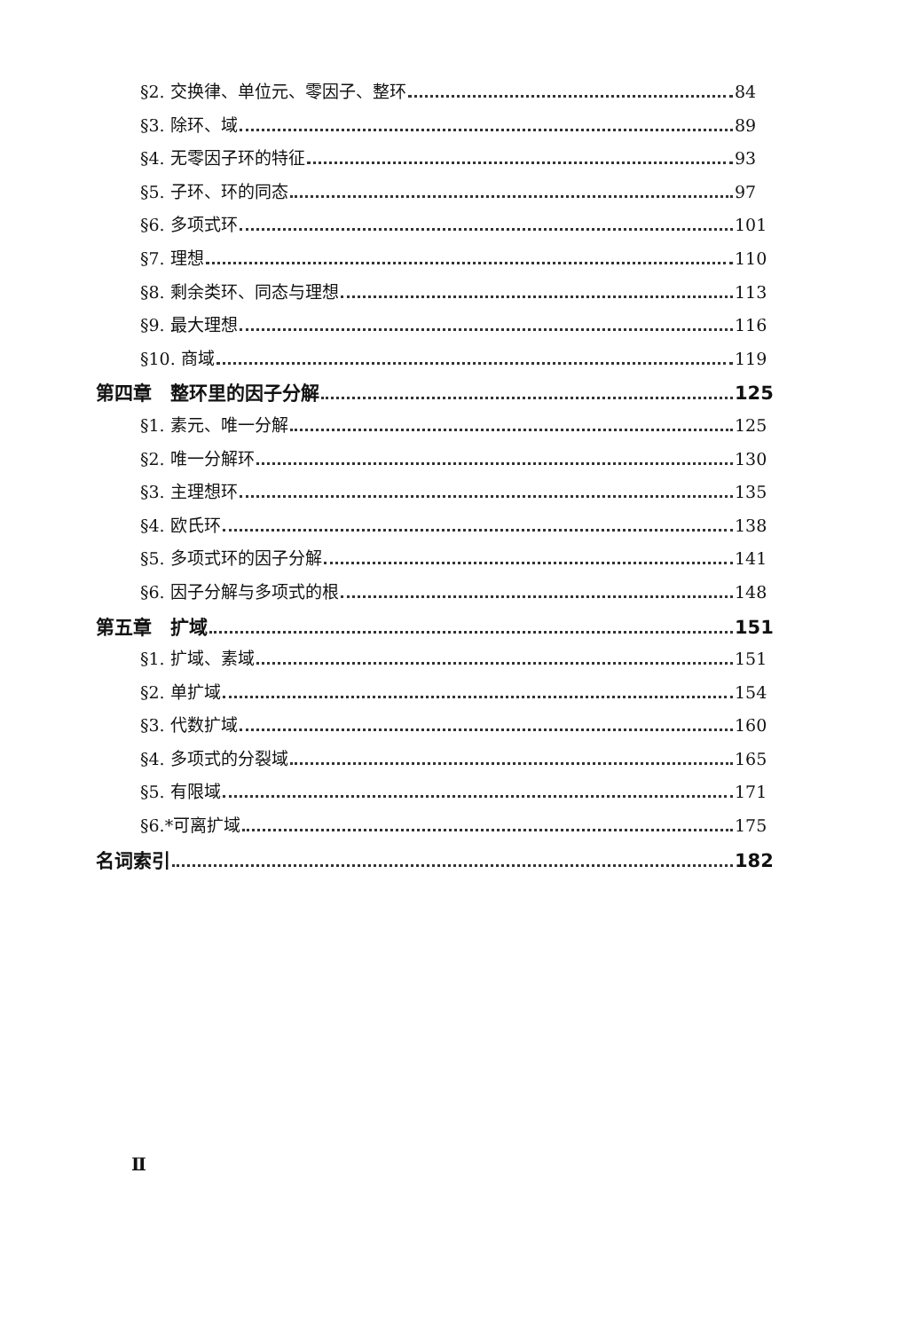§2. 交换律、单位元、零因子、整环 84
§3. 除环、域 89
§4. 无零因子环的特征 93
§5. 子环、环的同态 97
§6. 多项式环 101
§7. 理想 110
§8. 剩余类环、同态与理想 113
§9. 最大理想 116
§10. 商域 119
第四章　整环里的因子分解 125
§1. 素元、唯一分解 125
§2. 唯一分解环 130
§3. 主理想环 135
§4. 欧氏环 138
§5. 多项式环的因子分解 141
§6. 因子分解与多项式的根 148
第五章　扩域 151
§1. 扩域、素域 151
§2. 单扩域 154
§3. 代数扩域 160
§4. 多项式的分裂域 165
§5. 有限域 171
§6.*可离扩域 175
名词索引 182
Ⅱ